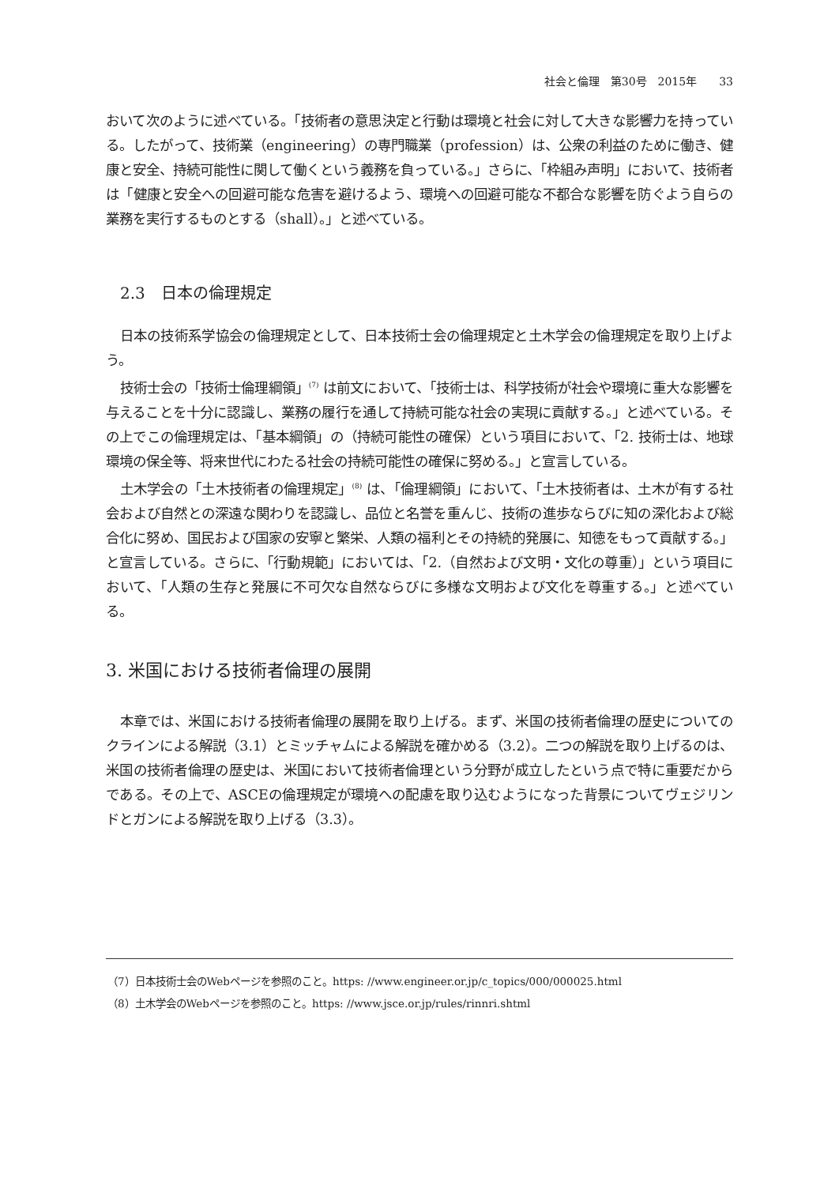社会と倫理　第30号　2015年　　33
おいて次のように述べている。「技術者の意思決定と行動は環境と社会に対して大きな影響力を持っている。したがって、技術業（engineering）の専門職業（profession）は、公衆の利益のために働き、健康と安全、持続可能性に関して働くという義務を負っている。」さらに、「枠組み声明」において、技術者は「健康と安全への回避可能な危害を避けるよう、環境への回避可能な不都合な影響を防ぐよう自らの業務を実行するものとする（shall）。」と述べている。
2.3　日本の倫理規定
日本の技術系学協会の倫理規定として、日本技術士会の倫理規定と土木学会の倫理規定を取り上げよう。
技術士会の「技術士倫理綱領」<sup>(7)</sup> は前文において、「技術士は、科学技術が社会や環境に重大な影響を与えることを十分に認識し、業務の履行を通して持続可能な社会の実現に貢献する。」と述べている。その上でこの倫理規定は、「基本綱領」の（持続可能性の確保）という項目において、「2. 技術士は、地球環境の保全等、将来世代にわたる社会の持続可能性の確保に努める。」と宣言している。
土木学会の「土木技術者の倫理規定」<sup>(8)</sup> は、「倫理綱領」において、「土木技術者は、土木が有する社会および自然との深遠な関わりを認識し、品位と名誉を重んじ、技術の進歩ならびに知の深化および総合化に努め、国民および国家の安寧と繁栄、人類の福利とその持続的発展に、知徳をもって貢献する。」と宣言している。さらに、「行動規範」においては、「2.（自然および文明・文化の尊重）」という項目において、「人類の生存と発展に不可欠な自然ならびに多様な文明および文化を尊重する。」と述べている。
3. 米国における技術者倫理の展開
本章では、米国における技術者倫理の展開を取り上げる。まず、米国の技術者倫理の歴史についてのクラインによる解説（3.1）とミッチャムによる解説を確かめる（3.2）。二つの解説を取り上げるのは、米国の技術者倫理の歴史は、米国において技術者倫理という分野が成立したという点で特に重要だからである。その上で、ASCEの倫理規定が環境への配慮を取り込むようになった背景についてヴェジリンドとガンによる解説を取り上げる（3.3）。
（7）日本技術士会のWebページを参照のこと。https: //www.engineer.or.jp/c_topics/000/000025.html
（8）土木学会のWebページを参照のこと。https: //www.jsce.or.jp/rules/rinnri.shtml